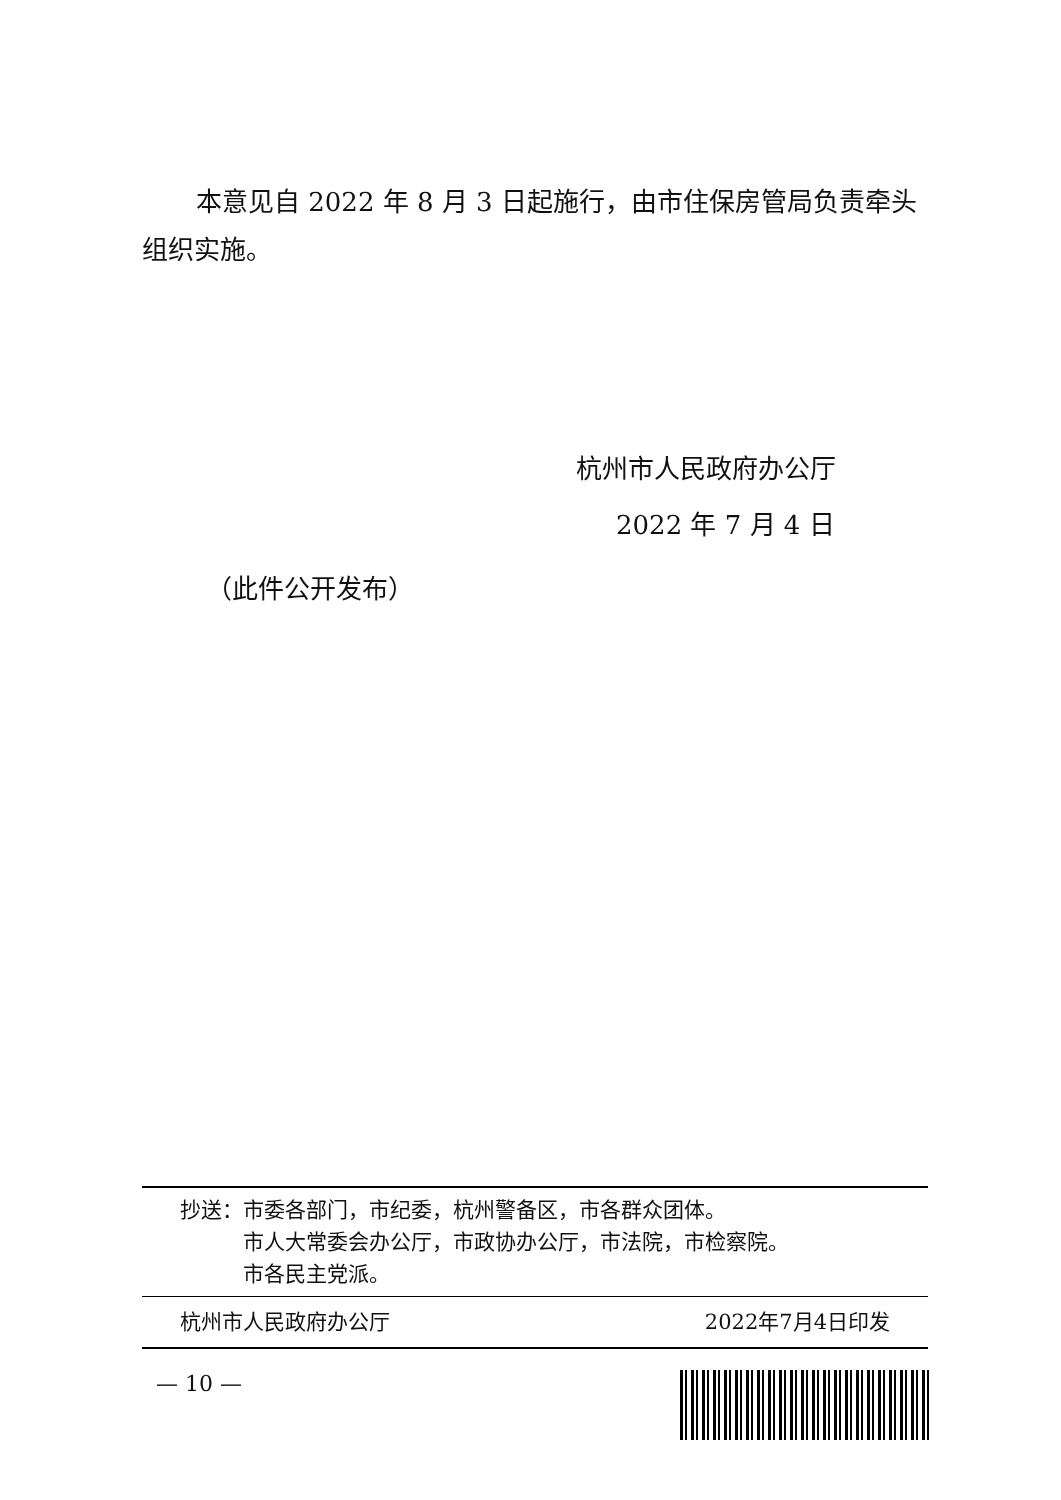本意见自 2022 年 8 月 3 日起施行，由市住保房管局负责牵头组织实施。
杭州市人民政府办公厅
2022 年 7 月 4 日
（此件公开发布）
抄送： 市委各部门，市纪委，杭州警备区，市各群众团体。
市人大常委会办公厅，市政协办公厅，市法院，市检察院。
市各民主党派。
杭州市人民政府办公厅 2022年7月4日印发
— 10 —